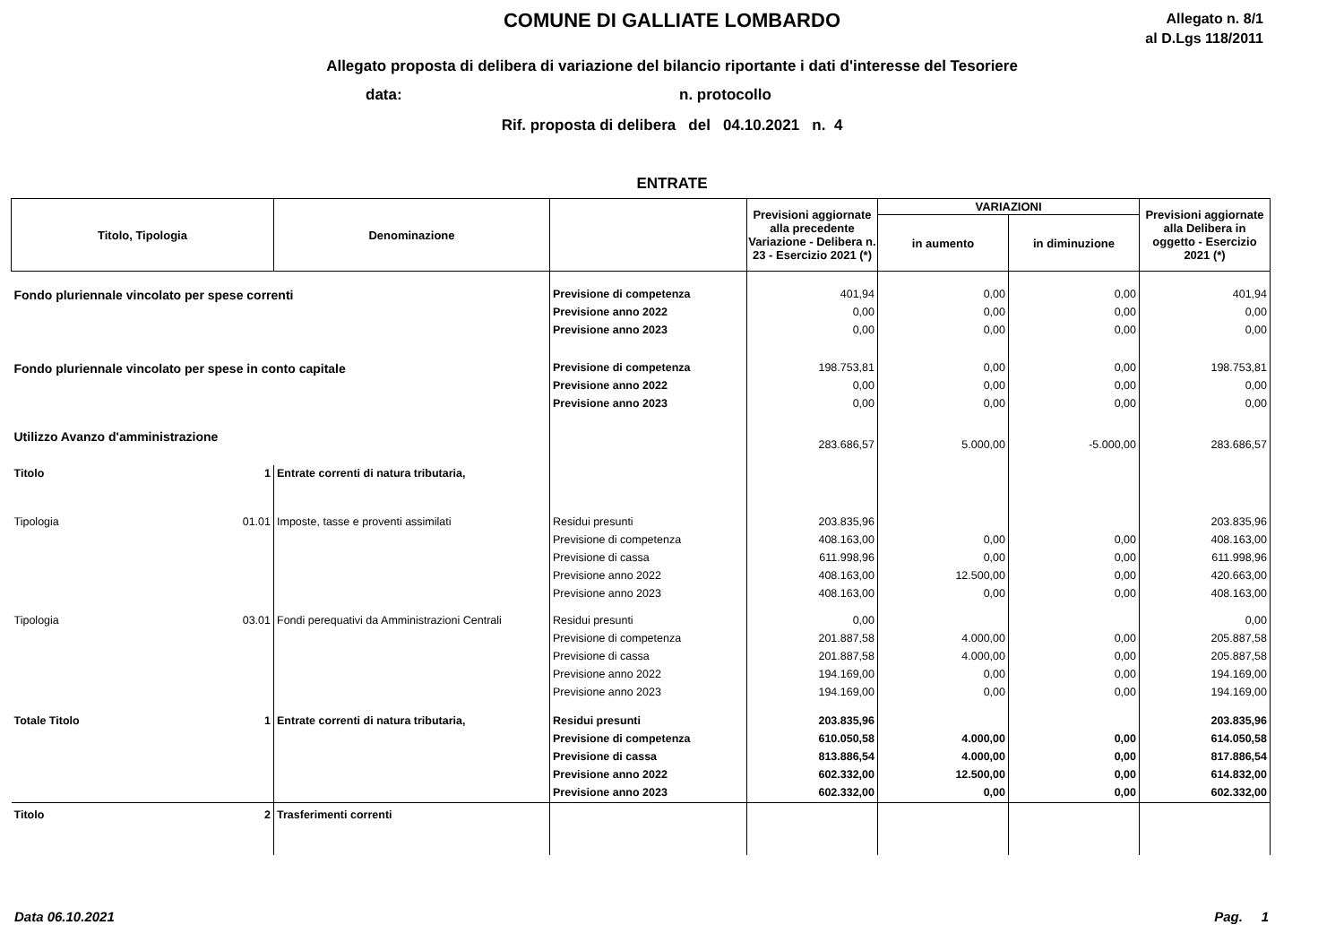COMUNE DI GALLIATE LOMBARDO
Allegato n. 8/1
al D.Lgs 118/2011
Allegato proposta di delibera di variazione del bilancio riportante i dati d'interesse del Tesoriere
data: n. protocollo
Rif. proposta di delibera del 04.10.2021 n. 4
ENTRATE
| Titolo, Tipologia | | Denominazione | | Previsioni aggiornate alla precedente Variazione - Delibera n. 23 - Esercizio 2021 (*) | VARIAZIONI | | Previsioni aggiornate alla Delibera in oggetto - Esercizio 2021 (*) |
| --- | --- | --- | --- | --- | --- | --- | --- |
| | | | | | in aumento | in diminuzione | |
| Fondo pluriennale vincolato per spese correnti | | | Previsione di competenza | 401,94 | 0,00 | 0,00 | 401,94 |
| | | | Previsione anno 2022 | 0,00 | 0,00 | 0,00 | 0,00 |
| | | | Previsione anno 2023 | 0,00 | 0,00 | 0,00 | 0,00 |
| Fondo pluriennale vincolato per spese in conto capitale | | | Previsione di competenza | 198.753,81 | 0,00 | 0,00 | 198.753,81 |
| | | | Previsione anno 2022 | 0,00 | 0,00 | 0,00 | 0,00 |
| | | | Previsione anno 2023 | 0,00 | 0,00 | 0,00 | 0,00 |
| Utilizzo Avanzo d'amministrazione | | | | 283.686,57 | 5.000,00 | -5.000,00 | 283.686,57 |
| Titolo | 1 | Entrate correnti di natura tributaria, | | | | | |
| Tipologia | 01.01 | Imposte, tasse e proventi assimilati | Residui presunti | 203.835,96 | | | 203.835,96 |
| | | | Previsione di competenza | 408.163,00 | 0,00 | 0,00 | 408.163,00 |
| | | | Previsione di cassa | 611.998,96 | 0,00 | 0,00 | 611.998,96 |
| | | | Previsione anno 2022 | 408.163,00 | 12.500,00 | 0,00 | 420.663,00 |
| | | | Previsione anno 2023 | 408.163,00 | 0,00 | 0,00 | 408.163,00 |
| Tipologia | 03.01 | Fondi perequativi da Amministrazioni Centrali | Residui presunti | 0,00 | | | 0,00 |
| | | | Previsione di competenza | 201.887,58 | 4.000,00 | 0,00 | 205.887,58 |
| | | | Previsione di cassa | 201.887,58 | 4.000,00 | 0,00 | 205.887,58 |
| | | | Previsione anno 2022 | 194.169,00 | 0,00 | 0,00 | 194.169,00 |
| | | | Previsione anno 2023 | 194.169,00 | 0,00 | 0,00 | 194.169,00 |
| Totale Titolo | 1 | Entrate correnti di natura tributaria, | Residui presunti | 203.835,96 | | | 203.835,96 |
| | | | Previsione di competenza | 610.050,58 | 4.000,00 | 0,00 | 614.050,58 |
| | | | Previsione di cassa | 813.886,54 | 4.000,00 | 0,00 | 817.886,54 |
| | | | Previsione anno 2022 | 602.332,00 | 12.500,00 | 0,00 | 614.832,00 |
| | | | Previsione anno 2023 | 602.332,00 | 0,00 | 0,00 | 602.332,00 |
| Titolo | 2 | Trasferimenti correnti | | | | | |
Data 06.10.2021 Pag. 1